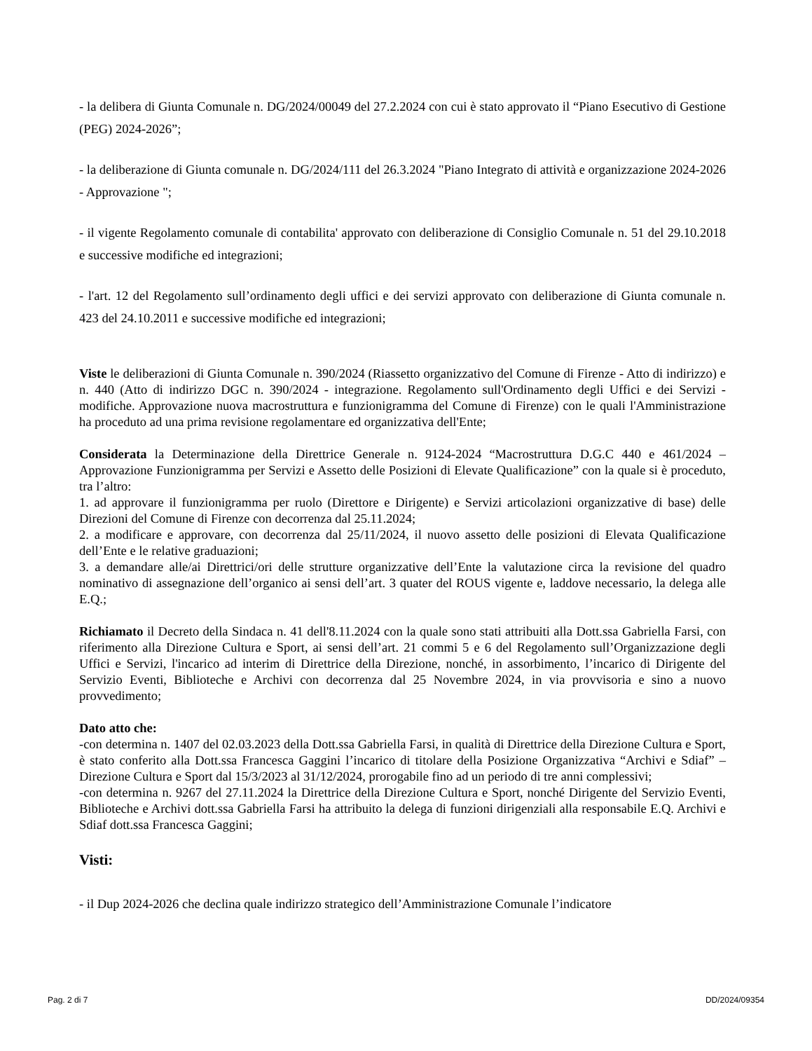- la delibera di Giunta Comunale n. DG/2024/00049 del 27.2.2024 con cui è stato approvato il “Piano Esecutivo di Gestione (PEG) 2024-2026”;
- la deliberazione di Giunta comunale n. DG/2024/111 del 26.3.2024 "Piano Integrato di attività e organizzazione 2024-2026 - Approvazione ";
- il vigente Regolamento comunale di contabilita' approvato con deliberazione di Consiglio Comunale n. 51 del 29.10.2018 e successive modifiche ed integrazioni;
- l'art. 12 del Regolamento sull’ordinamento degli uffici e dei servizi approvato con deliberazione di Giunta comunale n. 423 del 24.10.2011 e successive modifiche ed integrazioni;
Viste le deliberazioni di Giunta Comunale n. 390/2024 (Riassetto organizzativo del Comune di Firenze - Atto di indirizzo) e n. 440 (Atto di indirizzo DGC n. 390/2024 - integrazione. Regolamento sull'Ordinamento degli Uffici e dei Servizi - modifiche. Approvazione nuova macrostruttura e funzionigramma del Comune di Firenze) con le quali l'Amministrazione ha proceduto ad una prima revisione regolamentare ed organizzativa dell'Ente;
Considerata la Determinazione della Direttrice Generale n. 9124-2024 “Macrostruttura D.G.C 440 e 461/2024 –Approvazione Funzionigramma per Servizi e Assetto delle Posizioni di Elevate Qualificazione” con la quale si è proceduto, tra l’altro:
1. ad approvare il funzionigramma per ruolo (Direttore e Dirigente) e Servizi articolazioni organizzative di base) delle Direzioni del Comune di Firenze con decorrenza dal 25.11.2024;
2. a modificare e approvare, con decorrenza dal 25/11/2024, il nuovo assetto delle posizioni di Elevata Qualificazione dell’Ente e le relative graduazioni;
3. a demandare alle/ai Direttrici/ori delle strutture organizzative dell’Ente la valutazione circa la revisione del quadro nominativo di assegnazione dell’organico ai sensi dell’art. 3 quater del ROUS vigente e, laddove necessario, la delega alle E.Q.;
Richiamato il Decreto della Sindaca n. 41 dell'8.11.2024 con la quale sono stati attribuiti alla Dott.ssa Gabriella Farsi, con riferimento alla Direzione Cultura e Sport, ai sensi dell’art. 21 commi 5 e 6 del Regolamento sull’Organizzazione degli Uffici e Servizi, l'incarico ad interim di Direttrice della Direzione, nonché, in assorbimento, l’incarico di Dirigente del Servizio Eventi, Biblioteche e Archivi con decorrenza dal 25 Novembre 2024, in via provvisoria e sino a nuovo provvedimento;
Dato atto che:
-con determina n. 1407 del 02.03.2023 della Dott.ssa Gabriella Farsi, in qualità di Direttrice della Direzione Cultura e Sport, è stato conferito alla Dott.ssa Francesca Gaggini l’incarico di titolare della Posizione Organizzativa “Archivi e Sdiaf” – Direzione Cultura e Sport dal 15/3/2023 al 31/12/2024, prorogabile fino ad un periodo di tre anni complessivi;
-con determina n. 9267 del 27.11.2024 la Direttrice della Direzione Cultura e Sport, nonché Dirigente del Servizio Eventi, Biblioteche e Archivi dott.ssa Gabriella Farsi ha attribuito la delega di funzioni dirigenziali alla responsabile E.Q. Archivi e Sdiaf dott.ssa Francesca Gaggini;
Visti:
- il Dup 2024-2026 che declina quale indirizzo strategico dell’Amministrazione Comunale l’indicatore
Pag. 2 di 7 DD/2024/09354